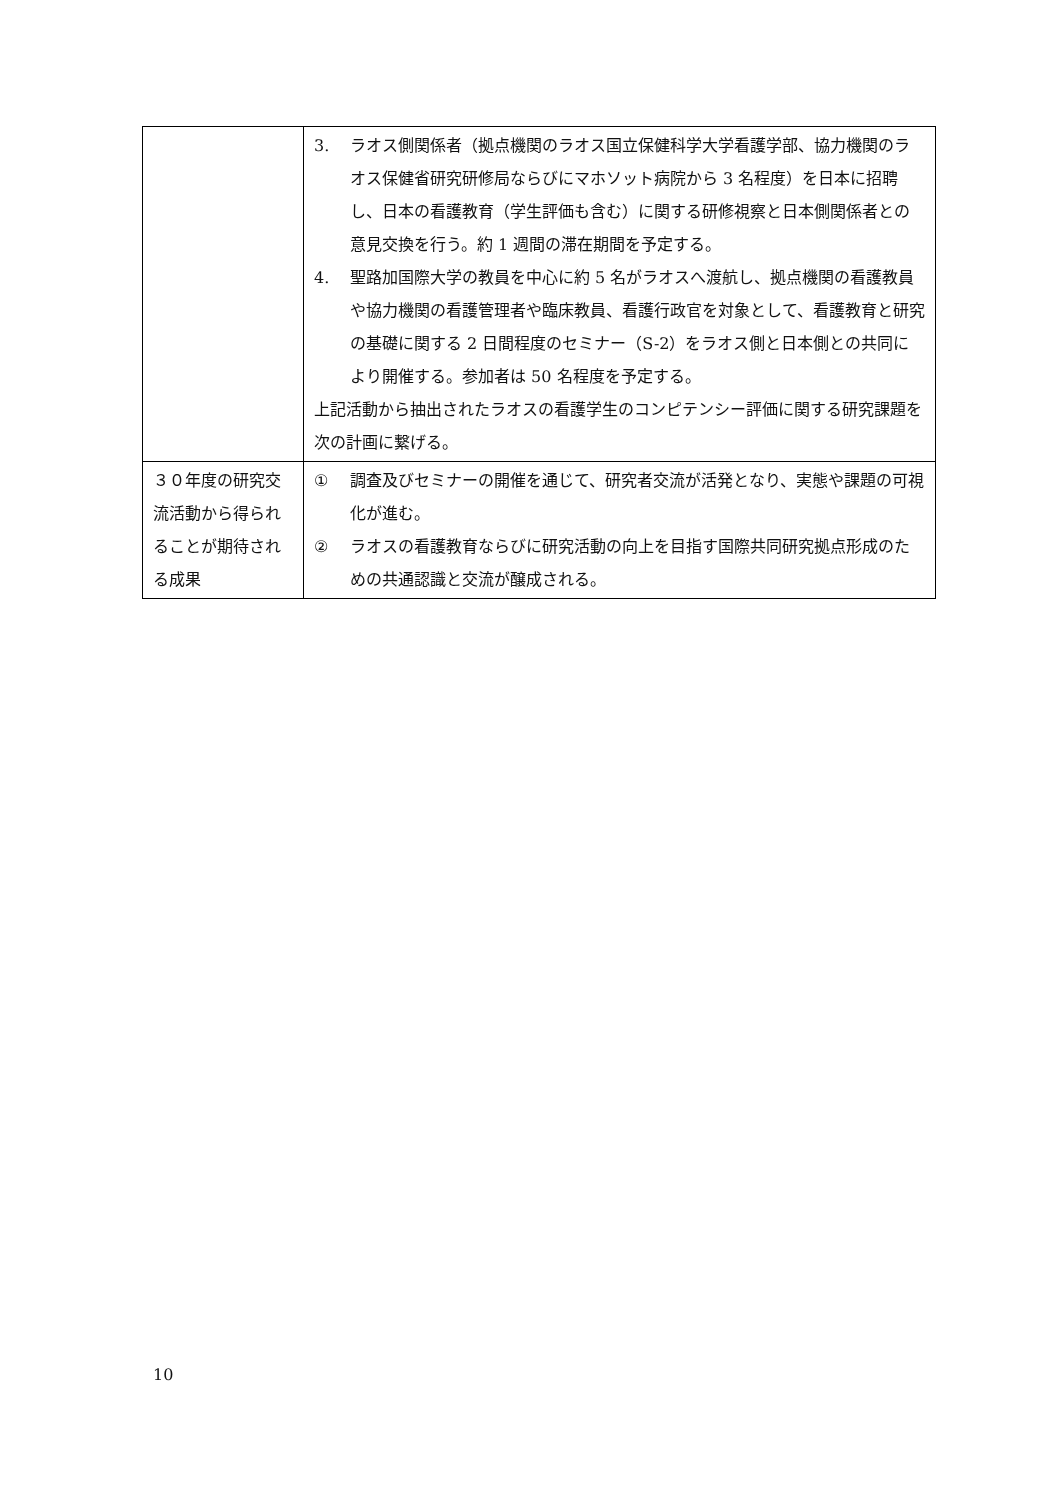| | 3. ラオス側関係者（拠点機関のラオス国立保健科学大学看護学部、協力機関のラオス保健省研究研修局ならびにマホソット病院から 3 名程度）を日本に招聘し、日本の看護教育（学生評価も含む）に関する研修視察と日本側関係者との意見交換を行う。約 1 週間の滞在期間を予定する。 4. 聖路加国際大学の教員を中心に約 5 名がラオスへ渡航し、拠点機関の看護教員や協力機関の看護管理者や臨床教員、看護行政官を対象として、看護教育と研究の基礎に関する 2 日間程度のセミナー（S-2）をラオス側と日本側との共同により開催する。参加者は 50 名程度を予定する。 上記活動から抽出されたラオスの看護学生のコンピテンシー評価に関する研究課題を次の計画に繋げる。 |
| ３０年度の研究交流活動から得られることが期待される成果 | ① 調査及びセミナーの開催を通じて、研究者交流が活発となり、実態や課題の可視化が進む。 ② ラオスの看護教育ならびに研究活動の向上を目指す国際共同研究拠点形成のための共通認識と交流が醸成される。 |
10